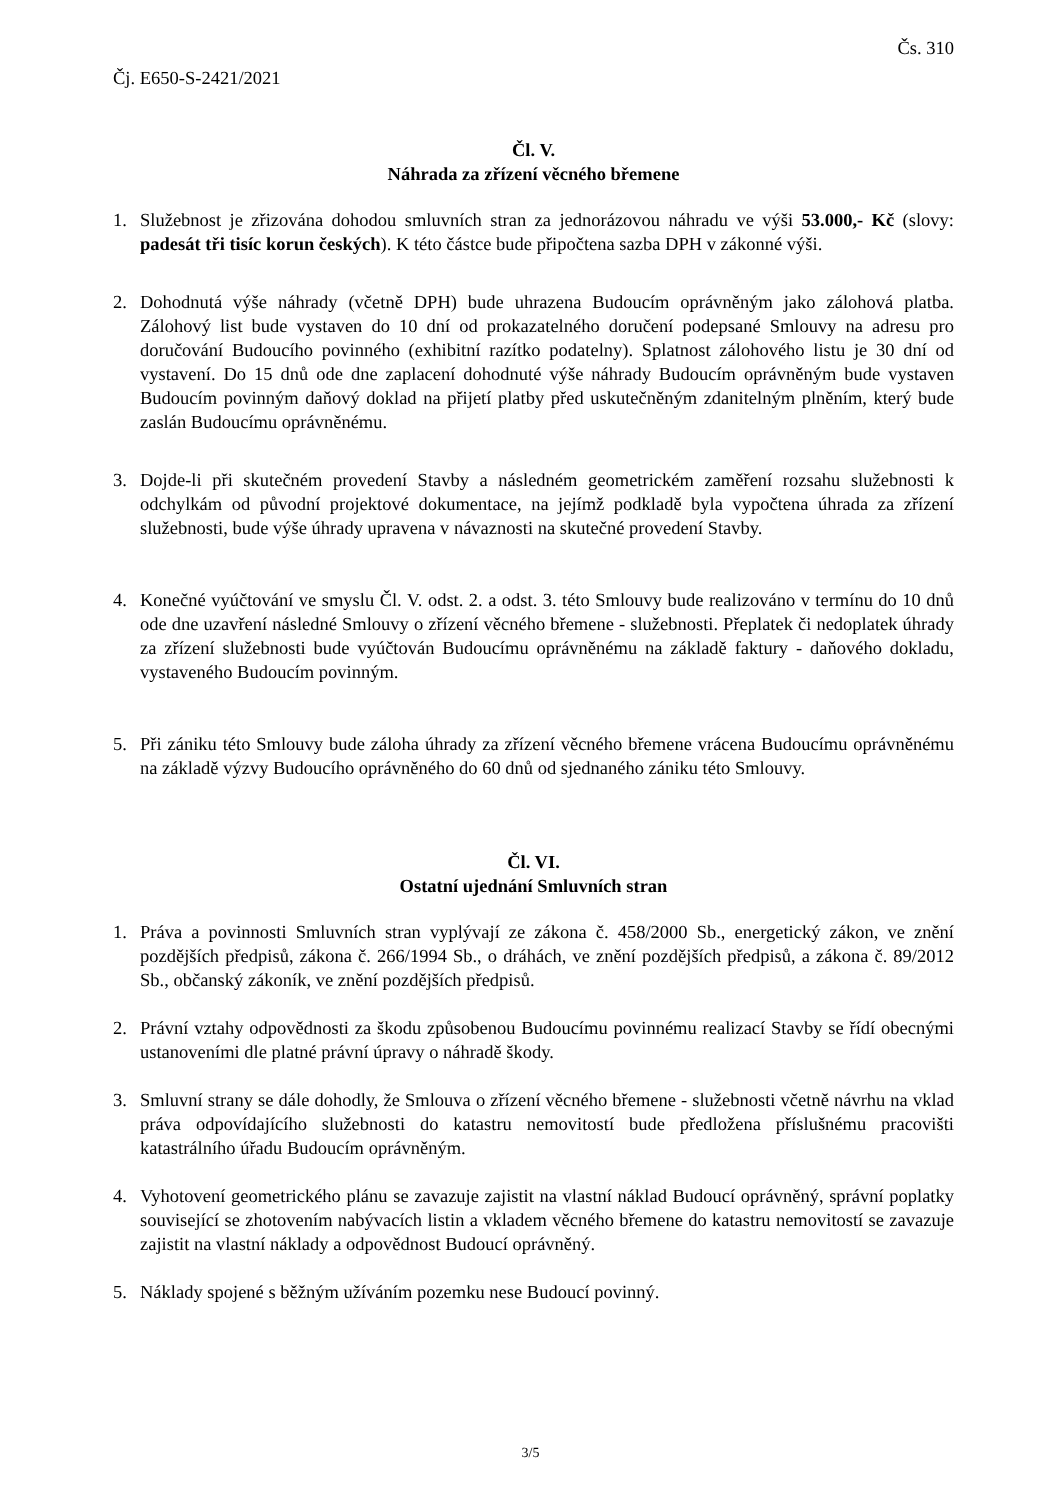Čs. 310
Čj. E650-S-2421/2021
Čl. V.
Náhrada za zřízení věcného břemene
1. Služebnost je zřizována dohodou smluvních stran za jednorázovou náhradu ve výši 53.000,- Kč (slovy: padesát tři tisíc korun českých). K této částce bude připočtena sazba DPH v zákonné výši.
2. Dohodnutá výše náhrady (včetně DPH) bude uhrazena Budoucím oprávněným jako zálohová platba. Zálohový list bude vystaven do 10 dní od prokazatelného doručení podepsané Smlouvy na adresu pro doručování Budoucího povinného (exhibitní razítko podatelny). Splatnost zálohového listu je 30 dní od vystavení. Do 15 dnů ode dne zaplacení dohodnuté výše náhrady Budoucím oprávněným bude vystaven Budoucím povinným daňový doklad na přijetí platby před uskutečněným zdanitelným plněním, který bude zaslán Budoucímu oprávněnému.
3. Dojde-li při skutečném provedení Stavby a následném geometrickém zaměření rozsahu služebnosti k odchylkám od původní projektové dokumentace, na jejímž podkladě byla vypočtena úhrada za zřízení služebnosti, bude výše úhrady upravena v návaznosti na skutečné provedení Stavby.
4. Konečné vyúčtování ve smyslu Čl. V. odst. 2. a odst. 3. této Smlouvy bude realizováno v termínu do 10 dnů ode dne uzavření následné Smlouvy o zřízení věcného břemene - služebnosti. Přeplatek či nedoplatek úhrady za zřízení služebnosti bude vyúčtován Budoucímu oprávněnému na základě faktury - daňového dokladu, vystaveného Budoucím povinným.
5. Při zániku této Smlouvy bude záloha úhrady za zřízení věcného břemene vrácena Budoucímu oprávněnému na základě výzvy Budoucího oprávněného do 60 dnů od sjednaného zániku této Smlouvy.
Čl. VI.
Ostatní ujednání Smluvních stran
1. Práva a povinnosti Smluvních stran vyplývají ze zákona č. 458/2000 Sb., energetický zákon, ve znění pozdějších předpisů, zákona č. 266/1994 Sb., o dráhách, ve znění pozdějších předpisů, a zákona č. 89/2012 Sb., občanský zákoník, ve znění pozdějších předpisů.
2. Právní vztahy odpovědnosti za škodu způsobenou Budoucímu povinnému realizací Stavby se řídí obecnými ustanoveními dle platné právní úpravy o náhradě škody.
3. Smluvní strany se dále dohodly, že Smlouva o zřízení věcného břemene - služebnosti včetně návrhu na vklad práva odpovídajícího služebnosti do katastru nemovitostí bude předložena příslušnému pracovišti katastrálního úřadu Budoucím oprávněným.
4. Vyhotovení geometrického plánu se zavazuje zajistit na vlastní náklad Budoucí oprávněný, správní poplatky související se zhotovením nabývacích listin a vkladem věcného břemene do katastru nemovitostí se zavazuje zajistit na vlastní náklady a odpovědnost Budoucí oprávněný.
5. Náklady spojené s běžným užíváním pozemku nese Budoucí povinný.
3/5